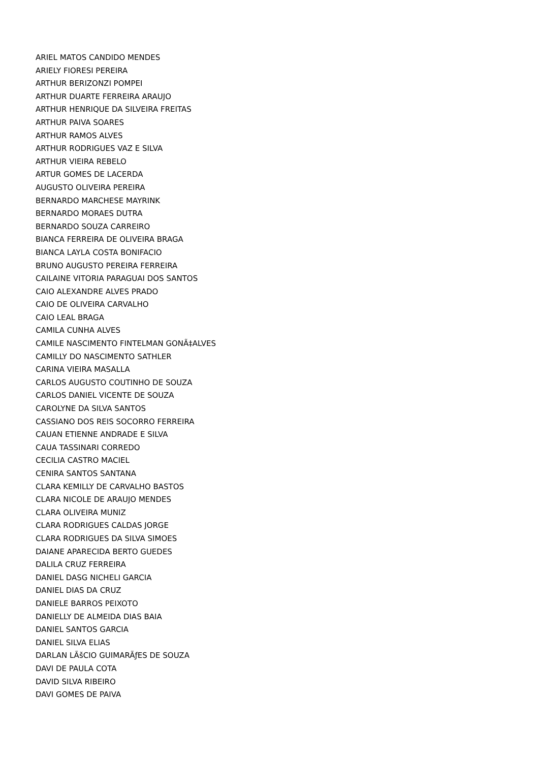ARIEL MATOS CANDIDO MENDES
ARIELY FIORESI PEREIRA
ARTHUR BERIZONZI POMPEI
ARTHUR DUARTE FERREIRA ARAUJO
ARTHUR HENRIQUE DA SILVEIRA FREITAS
ARTHUR PAIVA SOARES
ARTHUR RAMOS ALVES
ARTHUR RODRIGUES VAZ E SILVA
ARTHUR VIEIRA REBELO
ARTUR GOMES DE LACERDA
AUGUSTO OLIVEIRA PEREIRA
BERNARDO MARCHESE MAYRINK
BERNARDO MORAES DUTRA
BERNARDO SOUZA CARREIRO
BIANCA FERREIRA DE OLIVEIRA BRAGA
BIANCA LAYLA COSTA BONIFACIO
BRUNO AUGUSTO PEREIRA FERREIRA
CAILAINE VITORIA PARAGUAI DOS SANTOS
CAIO ALEXANDRE ALVES PRADO
CAIO DE OLIVEIRA CARVALHO
CAIO LEAL BRAGA
CAMILA CUNHA ALVES
CAMILE NASCIMENTO FINTELMAN GONÃ‡ALVES
CAMILLY DO NASCIMENTO SATHLER
CARINA VIEIRA MASALLA
CARLOS AUGUSTO COUTINHO DE SOUZA
CARLOS DANIEL VICENTE DE SOUZA
CAROLYNE DA SILVA SANTOS
CASSIANO DOS REIS SOCORRO FERREIRA
CAUAN ETIENNE ANDRADE E SILVA
CAUA TASSINARI CORREDO
CECILIA CASTRO MACIEL
CENIRA SANTOS SANTANA
CLARA KEMILLY DE CARVALHO BASTOS
CLARA NICOLE DE ARAUJO MENDES
CLARA OLIVEIRA MUNIZ
CLARA RODRIGUES CALDAS JORGE
CLARA RODRIGUES DA SILVA SIMOES
DAIANE APARECIDA BERTO GUEDES
DALILA CRUZ FERREIRA
DANIEL DASG NICHELI GARCIA
DANIEL DIAS DA CRUZ
DANIELE BARROS PEIXOTO
DANIELLY DE ALMEIDA DIAS BAIA
DANIEL SANTOS GARCIA
DANIEL SILVA ELIAS
DARLAN LÃšCIO GUIMARÃƒES DE SOUZA
DAVI DE PAULA COTA
DAVID SILVA RIBEIRO
DAVI GOMES DE PAIVA